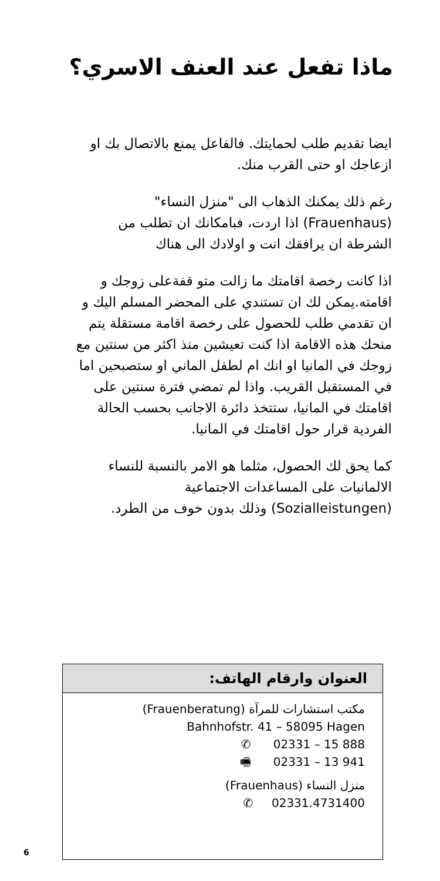ماذا تفعل عند العنف الاسري؟
ايضا تقديم طلب لحمايتك. فالفاعل يمنع بالاتصال بك او ازعاجك او حتى القرب منك.
رغم ذلك يمكنك الذهاب الى "منزل النساء" (Frauenhaus) اذا اردت، فبامكانك ان تطلب من الشرطة ان يرافقك انت و اولادك الى هناك
اذا كانت رخصة اقامتك ما زالت متو قفةعلى زوجك و اقامته.يمكن لك ان تستندي على المحضر المسلم اليك و ان تقدمي طلب للحصول على رخصة اقامة مستقلة يتم منحك هذه الاقامة اذا كنت تعيشين منذ اكثر من سنتين مع زوجك في المانيا او انك ام لطفل الماني او ستصبحين اما في المستقبل القريب. واذا لم تمضي فترة سنتين على اقامتك في المانيا، ستتخذ دائرة الاجانب بحسب الحالة الفردية قرار حول اقامتك في المانيا.
كما يحق لك الحصول، مثلما هو الامر بالنسبة للنساء الالمانيات على المساعدات الاجتماعية (Sozialleistungen) وذلك بدون خوف من الطرد.
العنوان وارقام الهاتف:
مكتب استشارات للمرآة (Frauenberatung)
Bahnhofstr. 41 – 58095 Hagen
✆ 02331 – 15 888
🖷 02331 – 13 941
منزل النساء (Frauenhaus)
✆ 02331.4731400
6